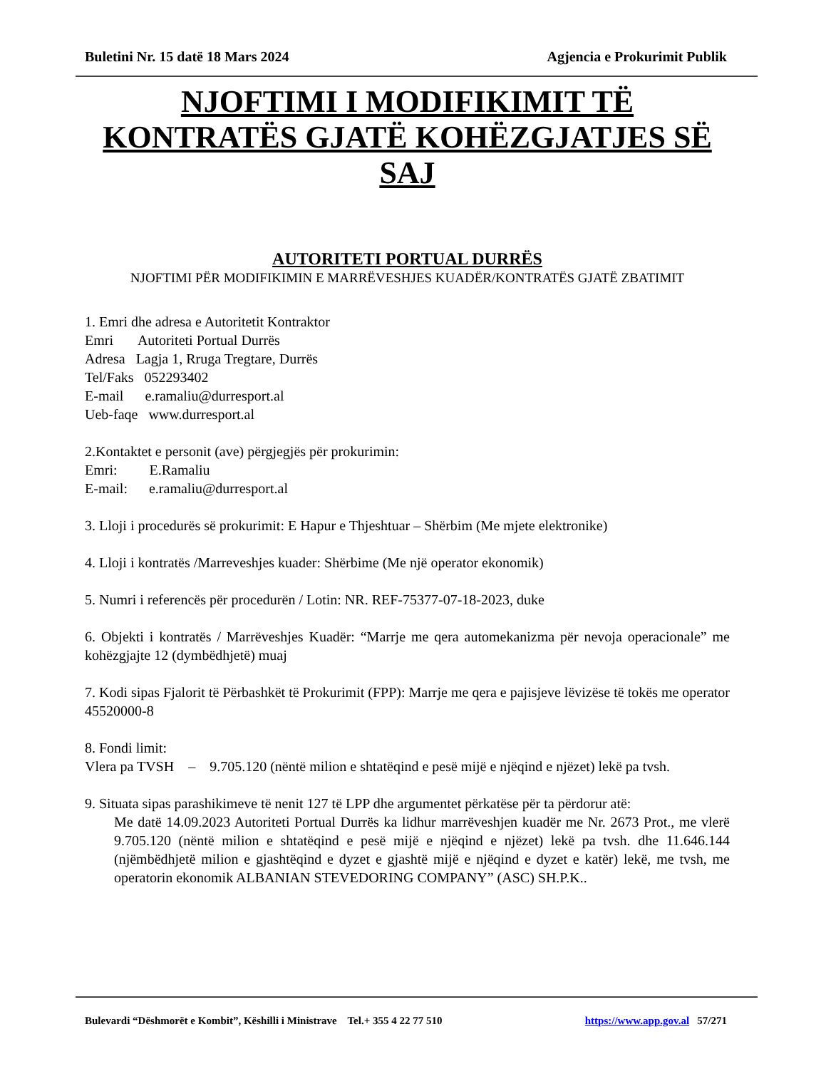Buletini Nr. 15 datë 18 Mars 2024 Agjencia e Prokurimit Publik
NJOFTIMI I MODIFIKIMIT TË KONTRATËS GJATË KOHËZGJATJES SË SAJ
AUTORITETI PORTUAL DURRËS
NJOFTIMI PËR MODIFIKIMIN E MARRËVESHJES KUADËR/KONTRATËS GJATË ZBATIMIT
1. Emri dhe adresa e Autoritetit Kontraktor
Emri Autoriteti Portual Durrës
Adresa Lagja 1, Rruga Tregtare, Durrës
Tel/Faks 052293402
E-mail e.ramaliu@durresport.al
Ueb-faqe www.durresport.al
2.Kontaktet e personit (ave) përgjegjës për prokurimin:
Emri: E.Ramaliu
E-mail: e.ramaliu@durresport.al
3. Lloji i procedurës së prokurimit: E Hapur e Thjeshtuar – Shërbim (Me mjete elektronike)
4. Lloji i kontratës /Marreveshjes kuader: Shërbime (Me një operator ekonomik)
5. Numri i referencës për procedurën / Lotin: NR. REF-75377-07-18-2023, duke
6. Objekti i kontratës / Marrëveshjes Kuadër: “Marrje me qera automekanizma për nevoja operacionale” me kohëzgjajte 12 (dymbëdhjetë) muaj
7. Kodi sipas Fjalorit të Përbashkët të Prokurimit (FPP): Marrje me qera e pajisjeve lëvizëse të tokës me operator 45520000-8
8. Fondi limit:
Vlera pa TVSH – 9.705.120 (nëntë milion e shtatëqind e pesë mijë e njëqind e njëzet) lekë pa tvsh.
9. Situata sipas parashikimeve të nenit 127 të LPP dhe argumentet përkatëse për ta përdorur atë:
Me datë 14.09.2023 Autoriteti Portual Durrës ka lidhur marrëveshjen kuadër me Nr. 2673 Prot., me vlerë 9.705.120 (nëntë milion e shtatëqind e pesë mijë e njëqind e njëzet) lekë pa tvsh. dhe 11.646.144 (njëmbëdhjetë milion e gjashtëqind e dyzet e gjashtë mijë e njëqind e dyzet e katër) lekë, me tvsh, me operatorin ekonomik ALBANIAN STEVEDORING COMPANY” (ASC) SH.P.K..
Bulevardi “Dëshmorët e Kombit”, Këshilli i Ministrave Tel.+ 355 4 22 77 510 https://www.app.gov.al 57/271